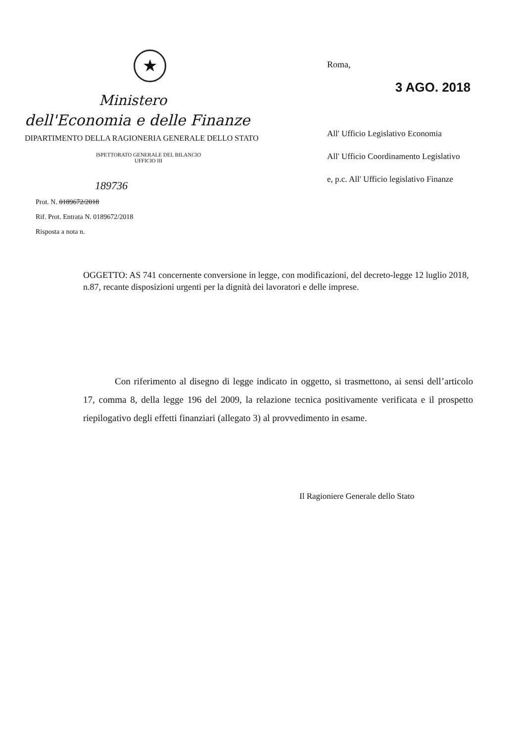★
Ministero
dell'Economia e delle Finanze
DIPARTIMENTO DELLA RAGIONERIA GENERALE DELLO STATO
ISPETTORATO GENERALE DEL BILANCIO
UFFICIO III
189736
Prot. N. 0189672/2018
Rif. Prot. Entrata N. 0189672/2018
Risposta a nota n.
Roma,
3 AGO. 2018
All' Ufficio Legislativo Economia
All' Ufficio Coordinamento Legislativo
e, p.c. All' Ufficio legislativo Finanze
OGGETTO: AS 741 concernente conversione in legge, con modificazioni, del decreto-legge 12 luglio 2018, n.87, recante disposizioni urgenti per la dignità dei lavoratori e delle imprese.
Con riferimento al disegno di legge indicato in oggetto, si trasmettono, ai sensi dell’articolo 17, comma 8, della legge 196 del 2009, la relazione tecnica positivamente verificata e il prospetto riepilogativo degli effetti finanziari (allegato 3) al provvedimento in esame.
Il Ragioniere Generale dello Stato